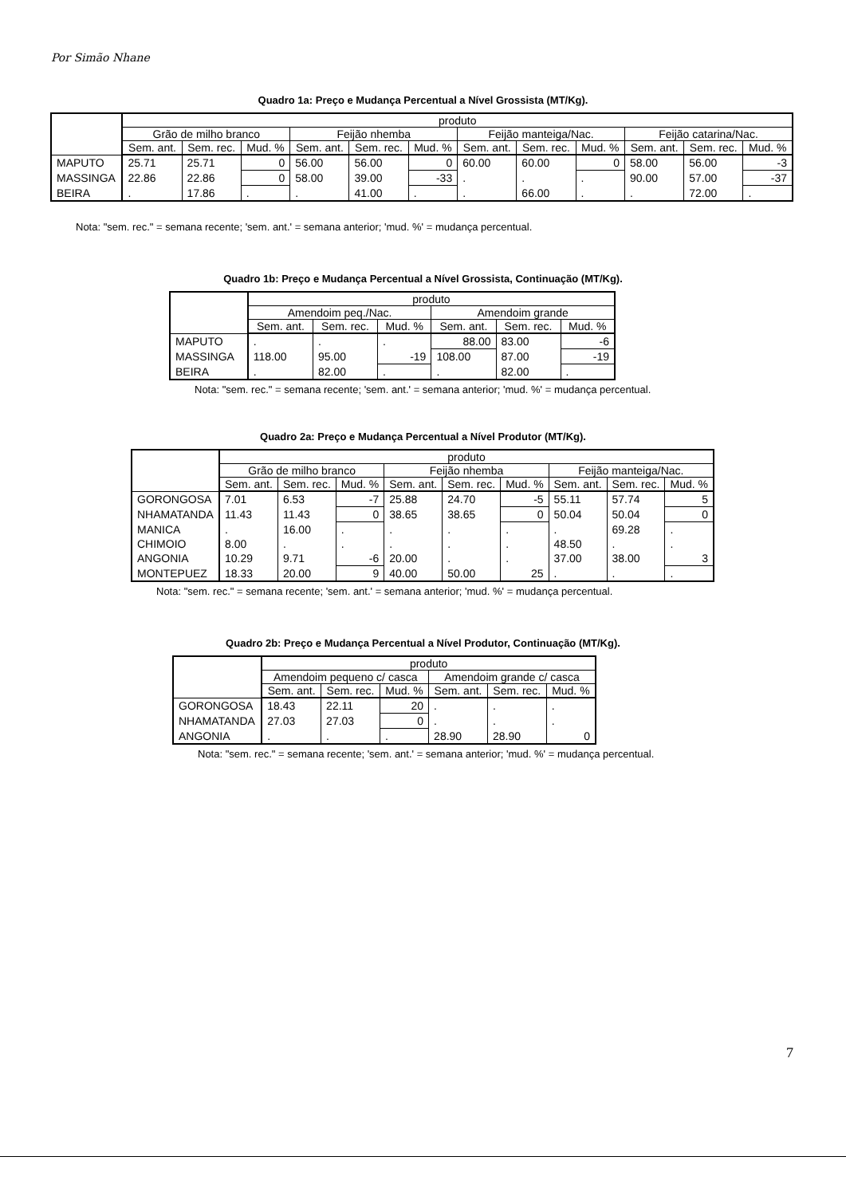Por Simão Nhane
Quadro 1a: Preço e Mudança Percentual a Nível Grossista (MT/Kg).
| | produto | | | | | | | | | | | |
| --- | --- | --- | --- | --- | --- | --- | --- | --- | --- | --- | --- | --- |
| | Grão de milho branco | | | Feijão nhemba | | | Feijão manteiga/Nac. | | | Feijão catarina/Nac. | | |
| | Sem. ant. | Sem. rec. | Mud. % | Sem. ant. | Sem. rec. | Mud. % | Sem. ant. | Sem. rec. | Mud. % | Sem. ant. | Sem. rec. | Mud. % |
| MAPUTO | 25.71 | 25.71 | 0 | 56.00 | 56.00 | 0 | 60.00 | 60.00 | 0 | 58.00 | 56.00 | -3 |
| MASSINGA | 22.86 | 22.86 | 0 | 58.00 | 39.00 | -33 | . | . | . | 90.00 | 57.00 | -37 |
| BEIRA | . | 17.86 | . | . | 41.00 | . | . | 66.00 | . | . | 72.00 | . |
Nota: "sem. rec." = semana recente; 'sem. ant.' = semana anterior; 'mud. %' = mudança percentual.
Quadro 1b: Preço e Mudança Percentual a Nível Grossista, Continuação (MT/Kg).
| | produto | | | | | |
| --- | --- | --- | --- | --- | --- | --- |
| | Amendoim peq./Nac. | | | Amendoim grande | | |
| | Sem. ant. | Sem. rec. | Mud. % | Sem. ant. | Sem. rec. | Mud. % |
| MAPUTO | . | . | . | 88.00 | 83.00 | -6 |
| MASSINGA | 118.00 | 95.00 | -19 | 108.00 | 87.00 | -19 |
| BEIRA | . | 82.00 | . | . | 82.00 | . |
Nota: "sem. rec." = semana recente; 'sem. ant.' = semana anterior; 'mud. %' = mudança percentual.
Quadro 2a: Preço e Mudança Percentual a Nível Produtor (MT/Kg).
| | produto | | | | | | | | |
| --- | --- | --- | --- | --- | --- | --- | --- | --- | --- |
| | Grão de milho branco | | | Feijão nhemba | | | Feijão manteiga/Nac. | | |
| | Sem. ant. | Sem. rec. | Mud. % | Sem. ant. | Sem. rec. | Mud. % | Sem. ant. | Sem. rec. | Mud. % |
| GORONGOSA | 7.01 | 6.53 | -7 | 25.88 | 24.70 | -5 | 55.11 | 57.74 | 5 |
| NHAMATANDA | 11.43 | 11.43 | 0 | 38.65 | 38.65 | 0 | 50.04 | 50.04 | 0 |
| MANICA | . | 16.00 | . | . | . | . | . | 69.28 | . |
| CHIMOIO | 8.00 | . | . | . | . | . | 48.50 | . | . |
| ANGONIA | 10.29 | 9.71 | -6 | 20.00 | . | . | 37.00 | 38.00 | 3 |
| MONTEPUEZ | 18.33 | 20.00 | 9 | 40.00 | 50.00 | 25 | . | . | . |
Nota: "sem. rec." = semana recente; 'sem. ant.' = semana anterior; 'mud. %' = mudança percentual.
Quadro 2b: Preço e Mudança Percentual a Nível Produtor, Continuação (MT/Kg).
| | produto | | | | | |
| --- | --- | --- | --- | --- | --- | --- |
| | Amendoim pequeno c/ casca | | | Amendoim grande c/ casca | | |
| | Sem. ant. | Sem. rec. | Mud. % | Sem. ant. | Sem. rec. | Mud. % |
| GORONGOSA | 18.43 | 22.11 | 20 | . | . | . |
| NHAMATANDA | 27.03 | 27.03 | 0 | . | . | . |
| ANGONIA | . | . | . | 28.90 | 28.90 | 0 |
Nota: "sem. rec." = semana recente; 'sem. ant.' = semana anterior; 'mud. %' = mudança percentual.
7